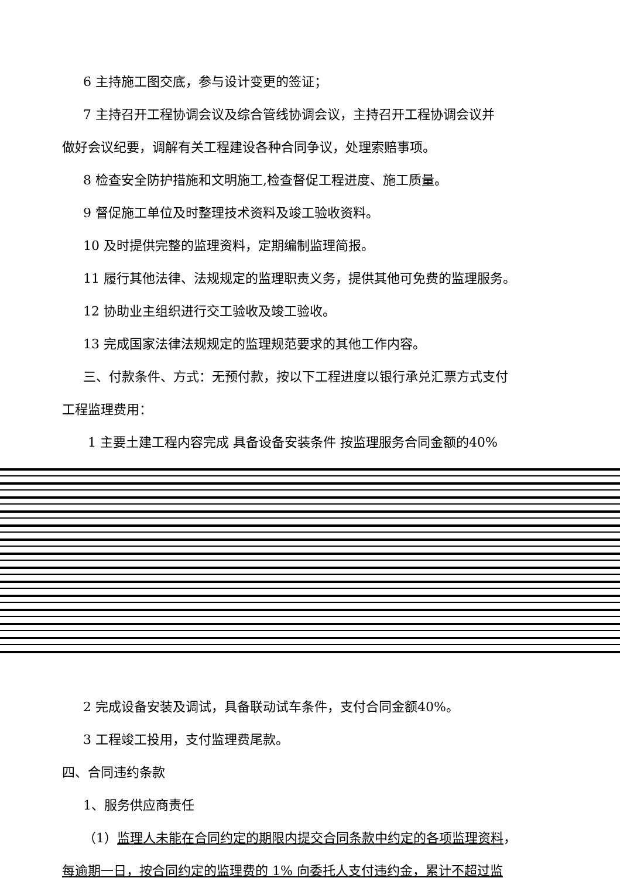6 主持施工图交底，参与设计变更的签证；
7 主持召开工程协调会议及综合管线协调会议，主持召开工程协调会议并
做好会议纪要，调解有关工程建设各种合同争议，处理索赔事项。
8 检查安全防护措施和文明施工,检查督促工程进度、施工质量。
9 督促施工单位及时整理技术资料及竣工验收资料。
10 及时提供完整的监理资料，定期编制监理简报。
11 履行其他法律、法规规定的监理职责义务，提供其他可免费的监理服务。
12 协助业主组织进行交工验收及竣工验收。
13 完成国家法律法规规定的监理规范要求的其他工作内容。
三、付款条件、方式：无预付款，按以下工程进度以银行承兑汇票方式支付
工程监理费用：
1 主要土建工程内容完成 具备设备安装条件 按监理服务合同金额的40%
2 完成设备安装及调试，具备联动试车条件，支付合同金额40%。
3 工程竣工投用，支付监理费尾款。
四、合同违约条款
1、服务供应商责任
（1）监理人未能在合同约定的期限内提交合同条款中约定的各项监理资料，
每逾期一日，按合同约定的监理费的 1% 向委托人支付违约金，累计不超过监